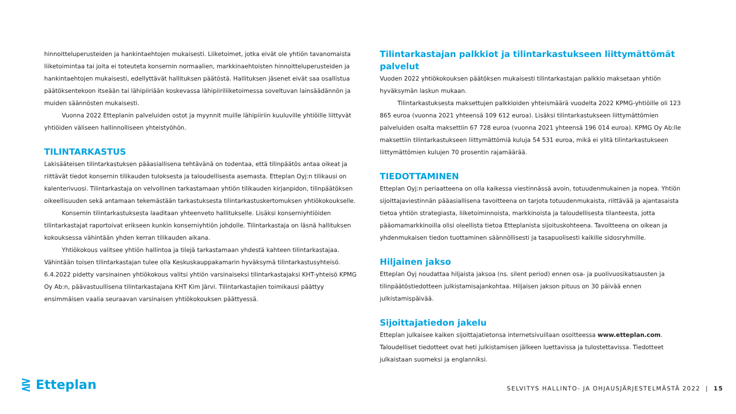hinnoitteluperusteiden ja hankintaehtojen mukaisesti. Liiketoimet, jotka eivät ole yhtiön tavanomaista liiketoimintaa tai joita ei toteuteta konsernin normaalien, markkinaehtoisten hinnoitteluperusteiden ja hankintaehtojen mukaisesti, edellyttävät hallituksen päätöstä. Hallituksen jäsenet eivät saa osallistua päätöksentekoon itseään tai lähipiiriään koskevassa lähipiiriliiketoimessa soveltuvan lainsäädännön ja muiden säännösten mukaisesti.
Vuonna 2022 Etteplanin palveluiden ostot ja myynnit muille lähipiiriin kuuluville yhtiöille liittyvät yhtiöiden väliseen hallinnolliseen yhteistyöhön.
TILINTARKASTUS
Lakisääteisen tilintarkastuksen pääasiallisena tehtävänä on todentaa, että tilinpäätös antaa oikeat ja riittävät tiedot konsernin tilikauden tuloksesta ja taloudellisesta asemasta. Etteplan Oyj:n tilikausi on kalenterivuosi. Tilintarkastaja on velvollinen tarkastamaan yhtiön tilikauden kirjanpidon, tilinpäätöksen oikeellisuuden sekä antamaan tekemästään tarkastuksesta tilintarkastuskertomuksen yhtiökokoukselle.
Konsernin tilintarkastuksesta laaditaan yhteenveto hallitukselle. Lisäksi konserniyhtiöiden tilintarkastajat raportoivat erikseen kunkin konserniyhtiön johdolle. Tilintarkastaja on läsnä hallituksen kokouksessa vähintään yhden kerran tilikauden aikana.
Yhtiökokous valitsee yhtiön hallintoa ja tilejä tarkastamaan yhdestä kahteen tilintarkastajaa. Vähintään toisen tilintarkastajan tulee olla Keskuskauppakamarin hyväksymä tilintarkastusyhteisö. 6.4.2022 pidetty varsinainen yhtiökokous valitsi yhtiön varsinaiseksi tilintarkastajaksi KHT-yhteisö KPMG Oy Ab:n, päävastuullisena tilintarkastajana KHT Kim Järvi. Tilintarkastajien toimikausi päättyy ensimmäisen vaalia seuraavan varsinaisen yhtiökokouksen päättyessä.
Tilintarkastajan palkkiot ja tilintarkastukseen liittymättömät palvelut
Vuoden 2022 yhtiökokouksen päätöksen mukaisesti tilintarkastajan palkkio maksetaan yhtiön hyväksymän laskun mukaan.
Tilintarkastuksesta maksettujen palkkioiden yhteismäärä vuodelta 2022 KPMG-yhtiöille oli 123 865 euroa (vuonna 2021 yhteensä 109 612 euroa). Lisäksi tilintarkastukseen liittymättömien palveluiden osalta maksettiin 67 728 euroa (vuonna 2021 yhteensä 196 014 euroa). KPMG Oy Ab:lle maksettiin tilintarkastukseen liittymättömiä kuluja 54 531 euroa, mikä ei ylitä tilintarkastukseen liittymättömien kulujen 70 prosentin rajamäärää.
TIEDOTTAMINEN
Etteplan Oyj:n periaatteena on olla kaikessa viestinnässä avoin, totuudenmukainen ja nopea. Yhtiön sijoittajaviestinnän pääasiallisena tavoitteena on tarjota totuudenmukaista, riittävää ja ajantasaista tietoa yhtiön strategiasta, liiketoiminnoista, markkinoista ja taloudellisesta tilanteesta, jotta pääomamarkkinoilla olisi oleellista tietoa Etteplanista sijoituskohteena. Tavoitteena on oikean ja yhdenmukaisen tiedon tuottaminen säännöllisesti ja tasapuolisesti kaikille sidosryhmille.
Hiljainen jakso
Etteplan Oyj noudattaa hiljaista jaksoa (ns. silent period) ennen osa- ja puolivuosikatsausten ja tilinpäätöstiedotteen julkistamisajankohtaa. Hiljaisen jakson pituus on 30 päivää ennen julkistamispäivää.
Sijoittajatiedon jakelu
Etteplan julkaisee kaiken sijoittajatietonsa internetsivuillaan osoitteessa www.etteplan.com. Taloudelliset tiedotteet ovat heti julkistamisen jälkeen luettavissa ja tulostettavissa. Tiedotteet julkaistaan suomeksi ja englanniksi.
⋛ Etteplan
SELVITYS HALLINTO- JA OHJAUSJÄRJESTELMÄSTÄ 2022 | 15